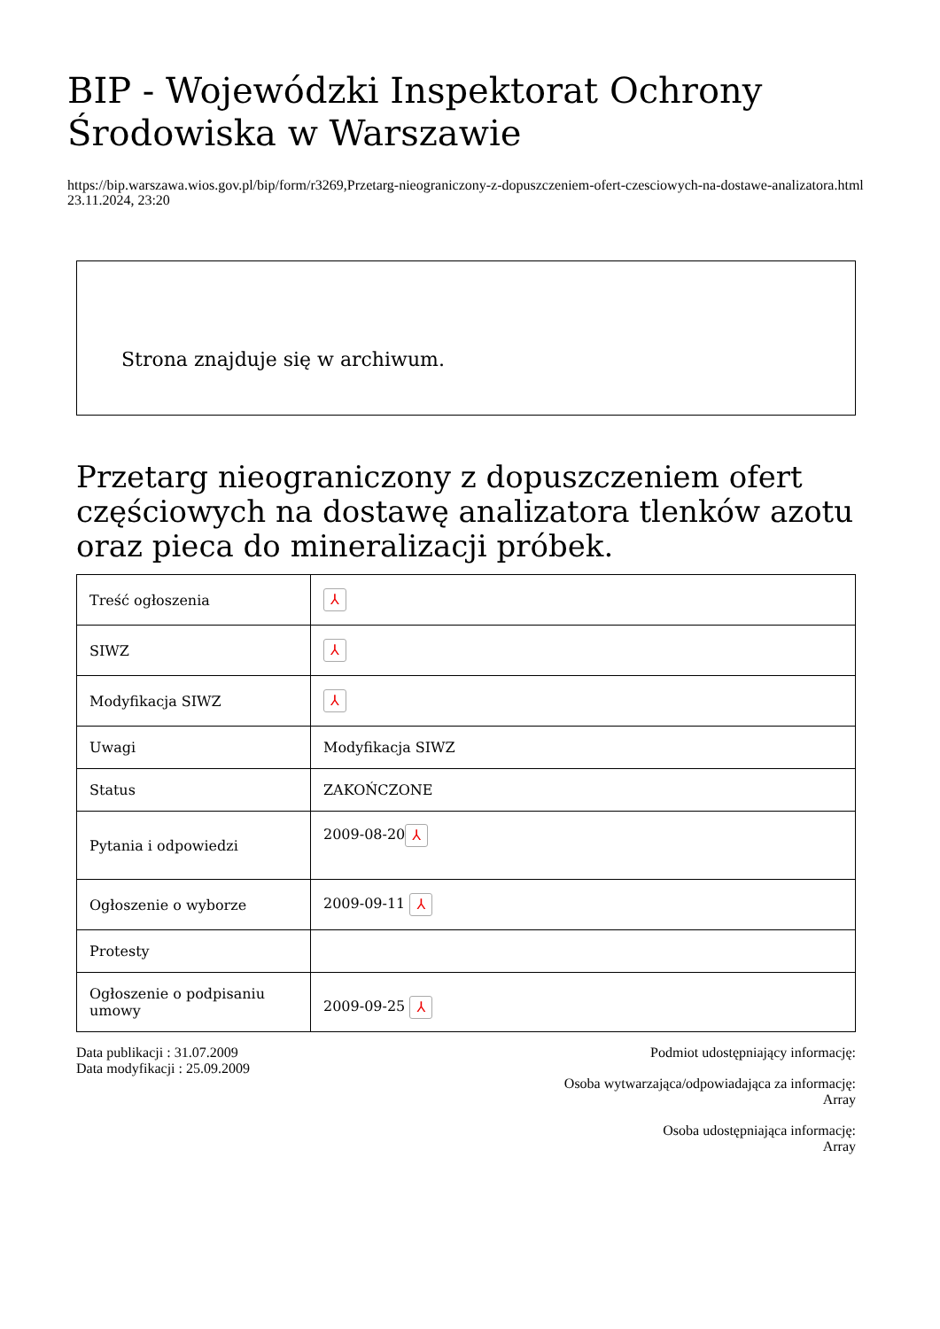BIP - Wojewódzki Inspektorat Ochrony Środowiska w Warszawie
https://bip.warszawa.wios.gov.pl/bip/form/r3269,Przetarg-nieograniczony-z-dopuszczeniem-ofert-czesciowych-na-dostawe-analizatora.html
23.11.2024, 23:20
Strona znajduje się w archiwum.
Przetarg nieograniczony z dopuszczeniem ofert częściowych na dostawę analizatora tlenków azotu oraz pieca do mineralizacji próbek.
| Treść ogłoszenia | ⅄ |
| SIWZ | ⅄ |
| Modyfikacja SIWZ | ⅄ |
| Uwagi | Modyfikacja SIWZ |
| Status | ZAKOŃCZONE |
| Pytania i odpowiedzi | 2009-08-20 ⅄ |
| Ogłoszenie o wyborze | 2009-09-11 ⅄ |
| Protesty | |
| Ogłoszenie o podpisaniu umowy | 2009-09-25 ⅄ |
Data publikacji : 31.07.2009
Data modyfikacji : 25.09.2009
Podmiot udostępniający informację:
Osoba wytwarzająca/odpowiadająca za informację:
Array
Osoba udostępniająca informację:
Array